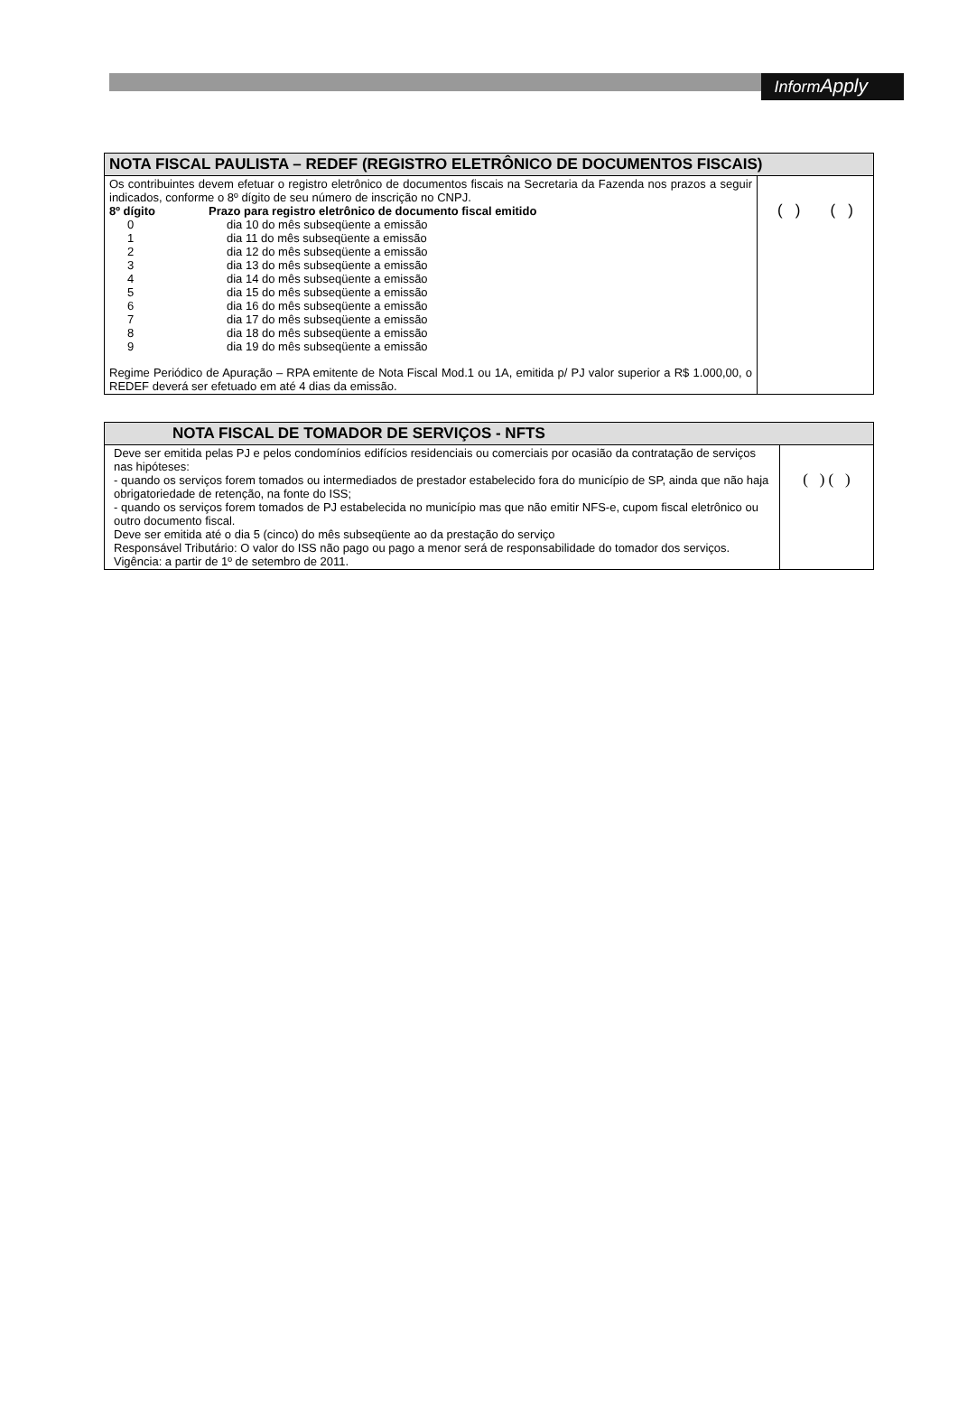InformApply
| NOTA FISCAL PAULISTA – REDEF (REGISTRO ELETRÔNICO DE DOCUMENTOS FISCAIS) | |
| --- | --- |
| Os contribuintes devem efetuar o registro eletrônico de documentos fiscais na Secretaria da Fazenda nos prazos a seguir indicados, conforme o 8º dígito de seu número de inscrição no CNPJ. 8º dígito Prazo para registro eletrônico de documento fiscal emitido 0 dia 10 do mês subseqüente a emissão 1 dia 11 do mês subseqüente a emissão 2 dia 12 do mês subseqüente a emissão 3 dia 13 do mês subseqüente a emissão 4 dia 14 do mês subseqüente a emissão 5 dia 15 do mês subseqüente a emissão 6 dia 16 do mês subseqüente a emissão 7 dia 17 do mês subseqüente a emissão 8 dia 18 do mês subseqüente a emissão 9 dia 19 do mês subseqüente a emissão Regime Periódico de Apuração – RPA emitente de Nota Fiscal Mod.1 ou 1A, emitida p/ PJ valor superior a R$ 1.000,00, o REDEF deverá ser efetuado em até 4 dias da emissão. | ( ) ( ) |
| NOTA FISCAL DE TOMADOR DE SERVIÇOS - NFTS | |
| --- | --- |
| Deve ser emitida pelas PJ e pelos condomínios edifícios residenciais ou comerciais por ocasião da contratação de serviços nas hipóteses: - quando os serviços forem tomados ou intermediados de prestador estabelecido fora do município de SP, ainda que não haja obrigatoriedade de retenção, na fonte do ISS; - quando os serviços forem tomados de PJ estabelecida no município mas que não emitir NFS-e, cupom fiscal eletrônico ou outro documento fiscal. Deve ser emitida até o dia 5 (cinco) do mês subseqüente ao da prestação do serviço Responsável Tributário: O valor do ISS não pago ou pago a menor será de responsabilidade do tomador dos serviços. Vigência: a partir de 1º de setembro de 2011. | ( ) ( ) |